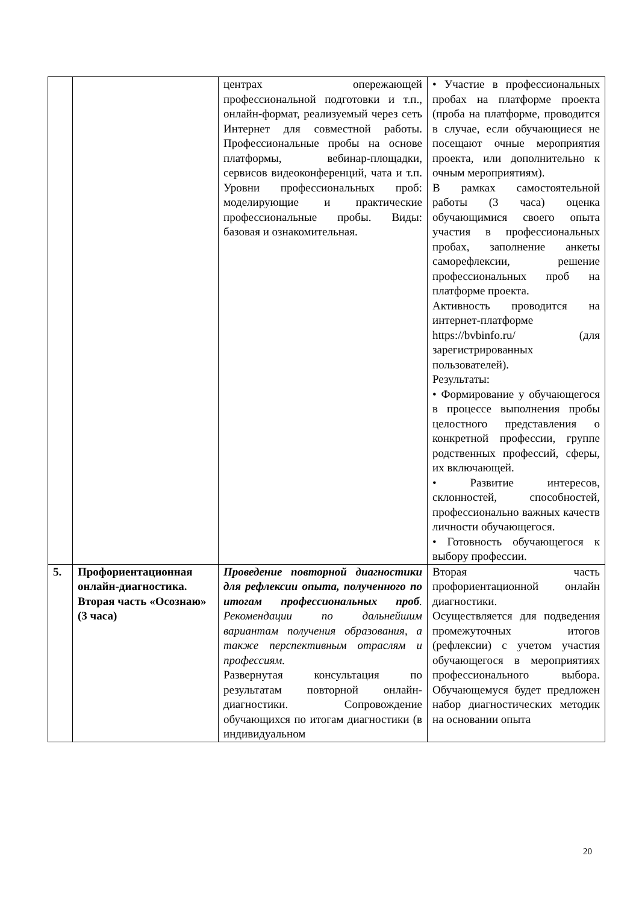| | | центрах опережающей профессиональной подготовки и т.п., онлайн-формат, реализуемый через сеть Интернет для совместной работы. Профессиональные пробы на основе платформы, вебинар-площадки, сервисов видеоконференций, чата и т.п. Уровни профессиональных проб: моделирующие и практические профессиональные пробы. Виды: базовая и ознакомительная. | • Участие в профессиональных пробах на платформе проекта (проба на платформе, проводится в случае, если обучающиеся не посещают очные мероприятия проекта, или дополнительно к очным мероприятиям). В рамках самостоятельной работы (3 часа) оценка обучающимися своего опыта участия в профессиональных пробах, заполнение анкеты саморефлексии, решение профессиональных проб на платформе проекта. Активность проводится на интернет-платформе https://bvbinfo.ru/ (для зарегистрированных пользователей). Результаты: • Формирование у обучающегося в процессе выполнения пробы целостного представления о конкретной профессии, группе родственных профессий, сферы, их включающей. • Развитие интересов, склонностей, способностей, профессионально важных качеств личности обучающегося. • Готовность обучающегося к выбору профессии. |
| 5. | Профориентационная онлайн-диагностика. Вторая часть «Осознаю» (3 часа) | Проведение повторной диагностики для рефлексии опыта, полученного по итогам профессиональных проб . Рекомендации по дальнейшим вариантам получения образования, а также перспективным отраслям и профессиям. Развернутая консультация по результатам повторной онлайн-диагностики. Сопровождение обучающихся по итогам диагностики (в индивидуальном | Вторая часть профориентационной онлайн диагностики. Осуществляется для подведения промежуточных итогов (рефлексии) с учетом участия обучающегося в мероприятиях профессионального выбора. Обучающемуся будет предложен набор диагностических методик на основании опыта |
20